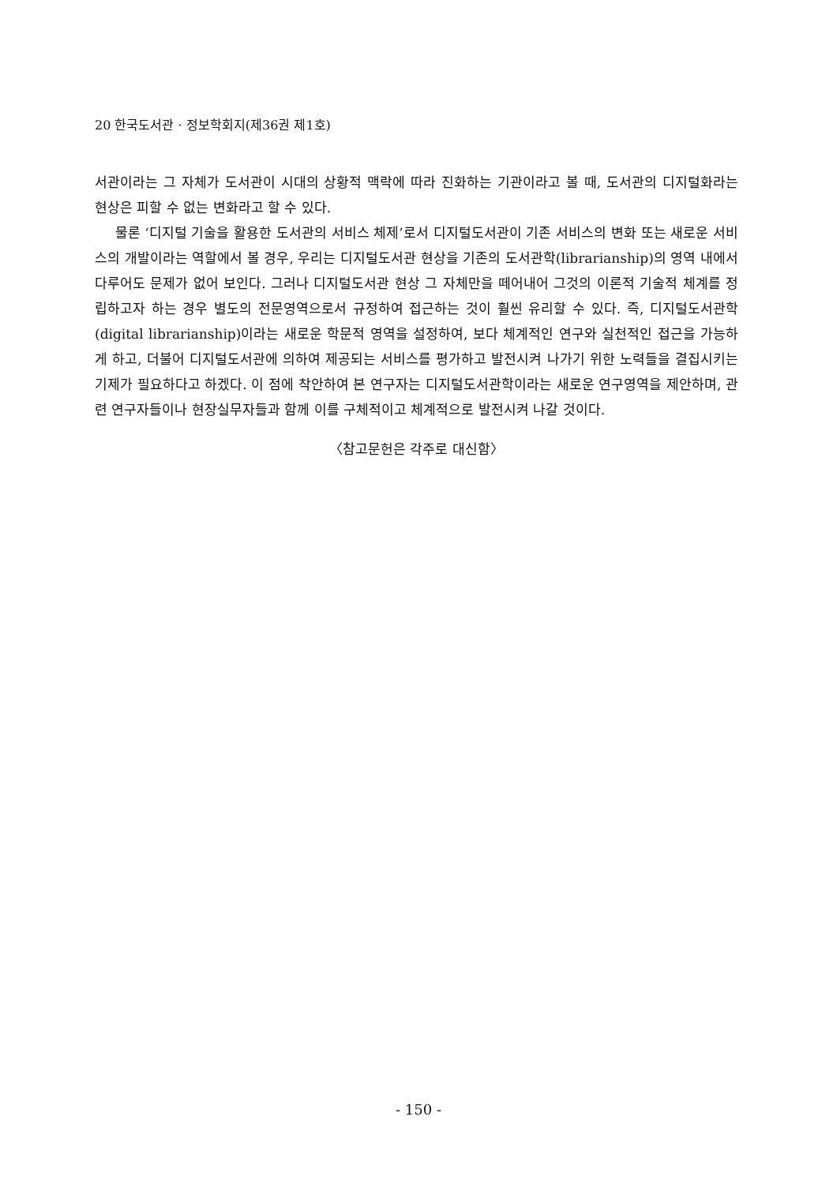20 한국도서관 · 정보학회지(제36권 제1호)
서관이라는 그 자체가 도서관이 시대의 상황적 맥락에 따라 진화하는 기관이라고 볼 때, 도서관의 디지털화라는 현상은 피할 수 없는 변화라고 할 수 있다.
물론 ‘디지털 기술을 활용한 도서관의 서비스 체제’로서 디지털도서관이 기존 서비스의 변화 또는 새로운 서비스의 개발이라는 역할에서 볼 경우, 우리는 디지털도서관 현상을 기존의 도서관학(librarianship)의 영역 내에서 다루어도 문제가 없어 보인다. 그러나 디지털도서관 현상 그 자체만을 떼어내어 그것의 이론적 기술적 체계를 정립하고자 하는 경우 별도의 전문영역으로서 규정하여 접근하는 것이 훨씬 유리할 수 있다. 즉, 디지털도서관학(digital librarianship)이라는 새로운 학문적 영역을 설정하여, 보다 체계적인 연구와 실천적인 접근을 가능하게 하고, 더불어 디지털도서관에 의하여 제공되는 서비스를 평가하고 발전시켜 나가기 위한 노력들을 결집시키는 기제가 필요하다고 하겠다. 이 점에 착안하여 본 연구자는 디지털도서관학이라는 새로운 연구영역을 제안하며, 관련 연구자들이나 현장실무자들과 함께 이를 구체적이고 체계적으로 발전시켜 나갈 것이다.
〈참고문헌은 각주로 대신함〉
- 150 -